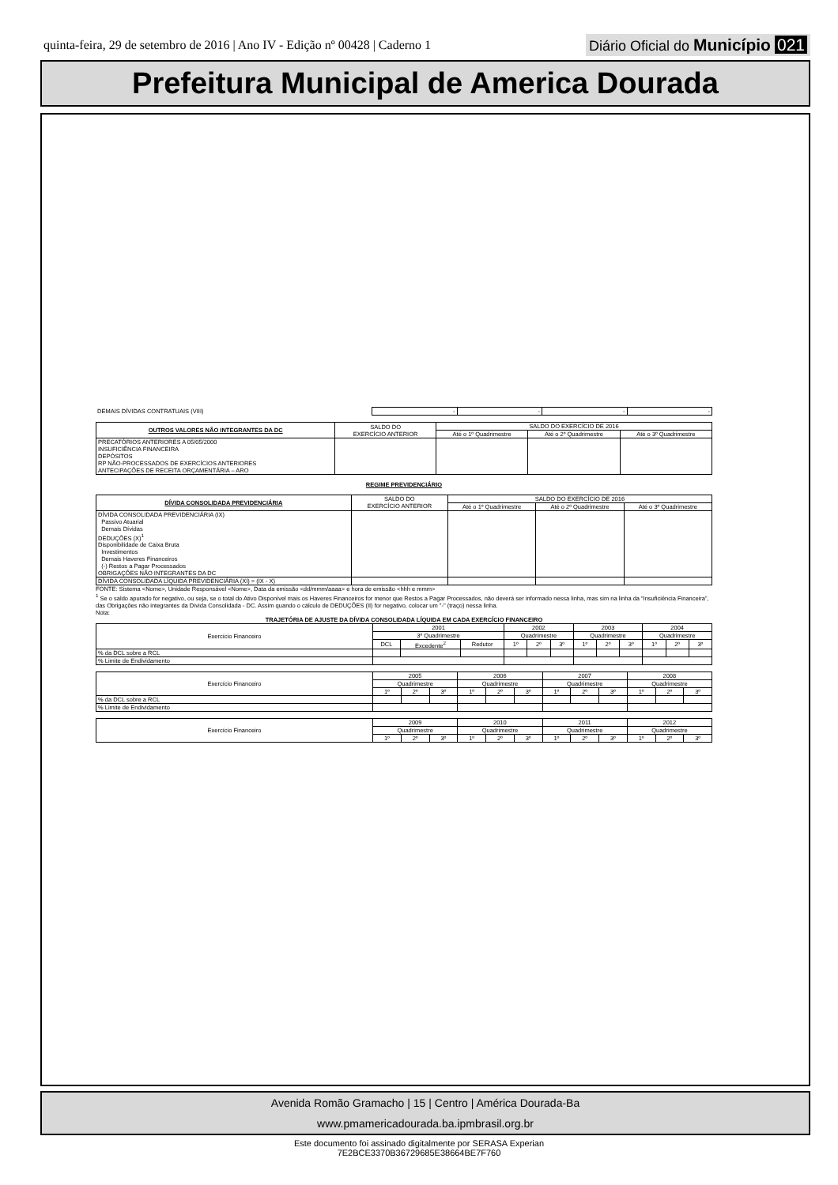quinta-feira, 29 de setembro de 2016 | Ano IV - Edição nº 00428 | Caderno 1
Diário Oficial do Município 021
Prefeitura Municipal de America Dourada
| DEMAIS DÍVIDAS CONTRATUAIS (VIII) | - | - | - | - |
| OUTROS VALORES NÃO INTEGRANTES DA DC | SALDO DO EXERCÍCIO ANTERIOR | SALDO DO EXERCÍCIO DE 2016 | | |
| --- | --- | --- | --- | --- |
| | | Até o 1º Quadrimestre | Até o 2º Quadrimestre | Até o 3º Quadrimestre |
| PRECATÓRIOS ANTERIORES A 05/05/2000 INSUFICIÊNCIA FINANCEIRA DEPÓSITOS RP NÃO-PROCESSADOS DE EXERCÍCIOS ANTERIORES ANTECIPAÇÕES DE RECEITA ORÇAMENTÁRIA – ARO | | | | |
REGIME PREVIDENCIÁRIO
| DÍVIDA CONSOLIDADA PREVIDENCIÁRIA | SALDO DO EXERCÍCIO ANTERIOR | SALDO DO EXERCÍCIO DE 2016 | | |
| --- | --- | --- | --- | --- |
| | | Até o 1º Quadrimestre | Até o 2º Quadrimestre | Até o 3º Quadrimestre |
| DÍVIDA CONSOLIDADA PREVIDENCIÁRIA (IX) Passivo Atuarial Demais Dívidas DEDUÇÕES (X)<sup>1</sup> Disponibilidade de Caixa Bruta Investimentos Demais Haveres Financeiros (-) Restos a Pagar Processados OBRIGAÇÕES NÃO INTEGRANTES DA DC | | | | |
| DÍVIDA CONSOLIDADA LÍQUIDA PREVIDENCIÁRIA (XI) = (IX - X) | | | | |
FONTE: Sistema <Nome>, Unidade Responsável <Nome>, Data da emissão <dd/mmm/aaaa> e hora de emissão <hhh e mmm>
<sup>1</sup> Se o saldo apurado for negativo, ou seja, se o total do Ativo Disponível mais os Haveres Financeiros for menor que Restos a Pagar Processados, não deverá ser informado nessa linha, mas sim na linha da “Insuficiência Financeira”, das Obrigações não integrantes da Dívida Consolidada - DC. Assim quando o cálculo de DEDUÇÕES (II) for negativo, colocar um "-" (traço) nessa linha.
Nota:
TRAJETÓRIA DE AJUSTE DA DÍVIDA CONSOLIDADA LÍQUIDA EM CADA EXERCÍCIO FINANCEIRO
| Exercício Financeiro | 2001 | | | 2002 | | | 2003 | | | 2004 | | |
| | 3º Quadrimestre | | | Quadrimestre | | | Quadrimestre | | | Quadrimestre | | |
| | DCL | Excedente<sup>2</sup> | Redutor | 1º | 2º | 3º | 1º | 2º | 3º | 1º | 2º | 3º |
| % da DCL sobre a RCL | | | | | | | | | | | | |
| % Limite de Endividamento | | | | | | | | | | | | |
| Exercício Financeiro | 2005 | | | 2006 | | | 2007 | | | 2008 | | |
| | Quadrimestre | | | Quadrimestre | | | Quadrimestre | | | Quadrimestre | | |
| | 1º | 2º | 3º | 1º | 2º | 3º | 1º | 2º | 3º | 1º | 2º | 3º |
| % da DCL sobre a RCL | | | | | | | | | | | | |
| % Limite de Endividamento | | | | | | | | | | | | |
| Exercício Financeiro | 2009 | | | 2010 | | | 2011 | | | 2012 | | |
| | Quadrimestre | | | Quadrimestre | | | Quadrimestre | | | Quadrimestre | | |
| | 1º | 2º | 3º | 1º | 2º | 3º | 1º | 2º | 3º | 1º | 2º | 3º |
Avenida Romão Gramacho | 15 | Centro | América Dourada-Ba
www.pmamericadourada.ba.ipmbrasil.org.br
Este documento foi assinado digitalmente por SERASA Experian
7E2BCE3370B36729685E38664BE7F760